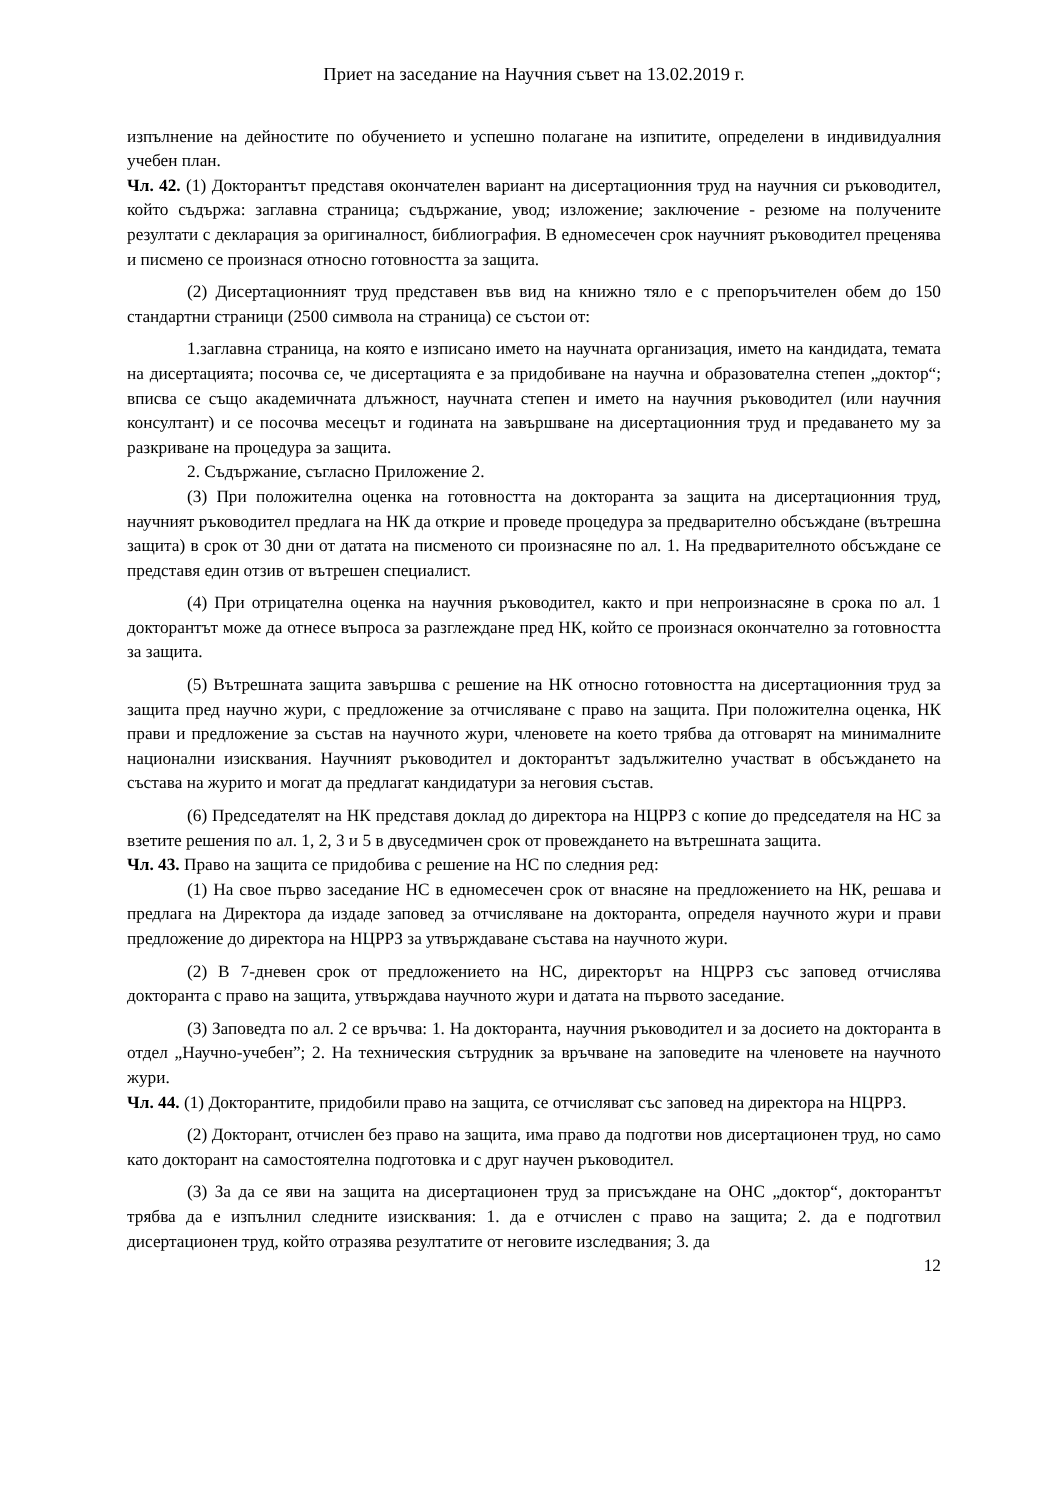Приет на заседание на Научния съвет на 13.02.2019 г.
изпълнение на дейностите по обучението и успешно полагане на изпитите, определени в индивидуалния учебен план.
Чл. 42. (1) Докторантът представя окончателен вариант на дисертационния труд на научния си ръководител, който съдържа: заглавна страница; съдържание, увод; изложение; заключение - резюме на получените резултати с декларация за оригиналност, библиография. В едномесечен срок научният ръководител преценява и писмено се произнася относно готовността за защита.
(2) Дисертационният труд представен във вид на книжно тяло е с препоръчителен обем до 150 стандартни страници (2500 символа на страница) се състои от:
1.заглавна страница, на която е изписано името на научната организация, името на кандидата, темата на дисертацията; посочва се, че дисертацията е за придобиване на научна и образователна степен „доктор“; вписва се също академичната длъжност, научната степен и името на научния ръководител (или научния консултант) и се посочва месецът и годината на завършване на дисертационния труд и предаването му за разкриване на процедура за защита.
2. Съдържание, съгласно Приложение 2.
(3) При положителна оценка на готовността на докторанта за защита на дисертационния труд, научният ръководител предлага на НК да открие и проведе процедура за предварително обсъждане (вътрешна защита) в срок от 30 дни от датата на писменото си произнасяне по ал. 1. На предварителното обсъждане се представя един отзив от вътрешен специалист.
(4) При отрицателна оценка на научния ръководител, както и при непроизнасяне в срока по ал. 1 докторантът може да отнесе въпроса за разглеждане пред НК, който се произнася окончателно за готовността за защита.
(5) Вътрешната защита завършва с решение на НК относно готовността на дисертационния труд за защита пред научно жури, с предложение за отчисляване с право на защита. При положителна оценка, НК прави и предложение за състав на научното жури, членовете на което трябва да отговарят на минималните национални изисквания. Научният ръководител и докторантът задължително участват в обсъждането на състава на журито и могат да предлагат кандидатури за неговия състав.
(6) Председателят на НК представя доклад до директора на НЦРРЗ с копие до председателя на НС за взетите решения по ал. 1, 2, 3 и 5 в двуседмичен срок от провеждането на вътрешната защита.
Чл. 43. Право на защита се придобива с решение на НС по следния ред:
(1) На свое първо заседание НС в едномесечен срок от внасяне на предложението на НК, решава и предлага на Директора да издаде заповед за отчисляване на докторанта, определя научното жури и прави предложение до директора на НЦРРЗ за утвърждаване състава на научното жури.
(2) В 7-дневен срок от предложението на НС, директорът на НЦРРЗ със заповед отчислява докторанта с право на защита, утвърждава научното жури и датата на първото заседание.
(3) Заповедта по ал. 2 се връчва: 1. На докторанта, научния ръководител и за досието на докторанта в отдел „Научно-учебен”; 2. На техническия сътрудник за връчване на заповедите на членовете на научното жури.
Чл. 44. (1) Докторантите, придобили право на защита, се отчисляват със заповед на директора на НЦРРЗ.
(2) Докторант, отчислен без право на защита, има право да подготви нов дисертационен труд, но само като докторант на самостоятелна подготовка и с друг научен ръководител.
(3) За да се яви на защита на дисертационен труд за присъждане на ОНС „доктор“, докторантът трябва да е изпълнил следните изисквания: 1. да е отчислен с право на защита; 2. да е подготвил дисертационен труд, който отразява резултатите от неговите изследвания; 3. да
12